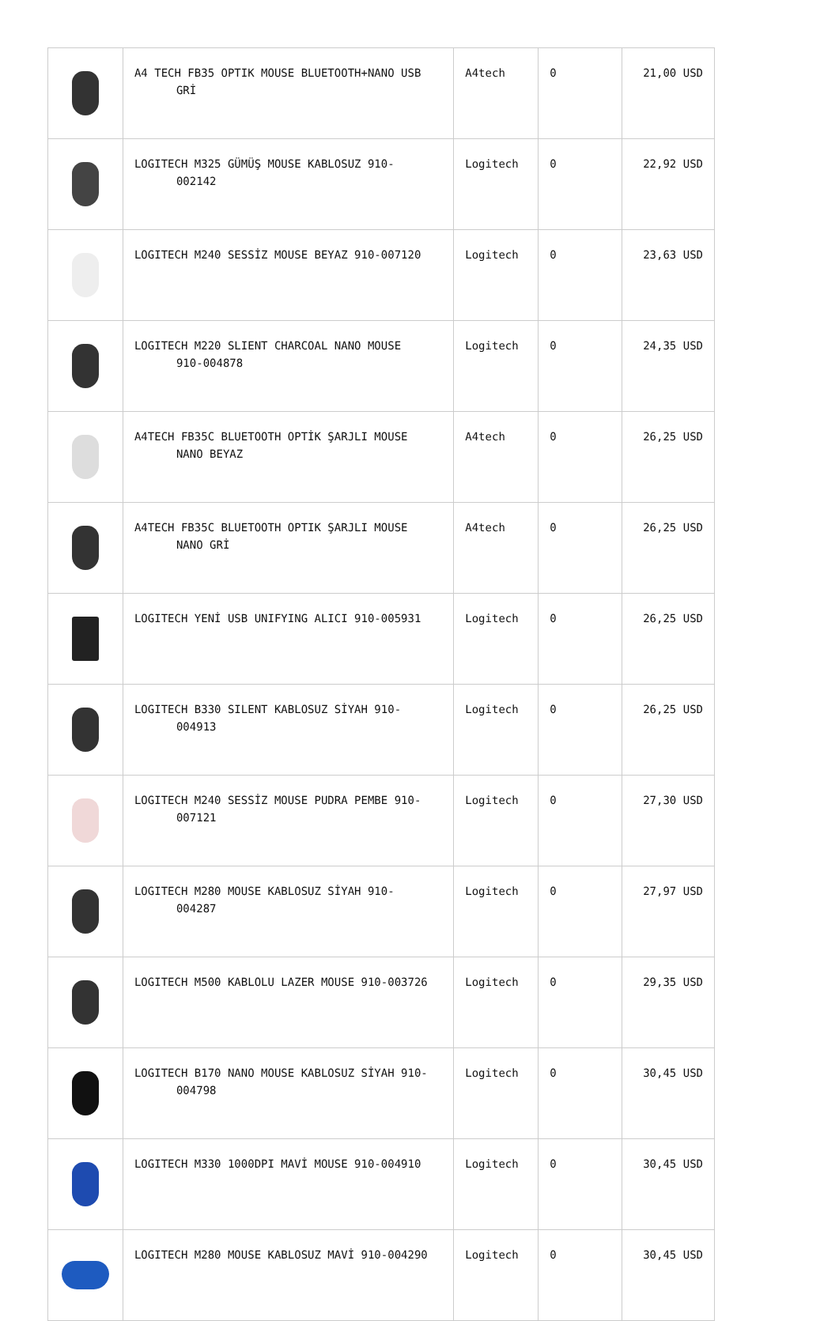| | A4 TECH FB35 OPTIK MOUSE BLUETOOTH+NANO USB GRİ | A4tech | 0 | 21,00 USD |
| | LOGITECH M325 GÜMÜŞ MOUSE KABLOSUZ 910- 002142 | Logitech | 0 | 22,92 USD |
| | LOGITECH M240 SESSİZ MOUSE BEYAZ 910-007120 | Logitech | 0 | 23,63 USD |
| | LOGITECH M220 SLIENT CHARCOAL NANO MOUSE 910-004878 | Logitech | 0 | 24,35 USD |
| | A4TECH FB35C BLUETOOTH OPTİK ŞARJLI MOUSE NANO BEYAZ | A4tech | 0 | 26,25 USD |
| | A4TECH FB35C BLUETOOTH OPTIK ŞARJLI MOUSE NANO GRİ | A4tech | 0 | 26,25 USD |
| | LOGITECH YENİ USB UNIFYING ALICI 910-005931 | Logitech | 0 | 26,25 USD |
| | LOGITECH B330 SILENT KABLOSUZ SİYAH 910- 004913 | Logitech | 0 | 26,25 USD |
| | LOGITECH M240 SESSİZ MOUSE PUDRA PEMBE 910- 007121 | Logitech | 0 | 27,30 USD |
| | LOGITECH M280 MOUSE KABLOSUZ SİYAH 910- 004287 | Logitech | 0 | 27,97 USD |
| | LOGITECH M500 KABLOLU LAZER MOUSE 910-003726 | Logitech | 0 | 29,35 USD |
| | LOGITECH B170 NANO MOUSE KABLOSUZ SİYAH 910- 004798 | Logitech | 0 | 30,45 USD |
| | LOGITECH M330 1000DPI MAVİ MOUSE 910-004910 | Logitech | 0 | 30,45 USD |
| | LOGITECH M280 MOUSE KABLOSUZ MAVİ 910-004290 | Logitech | 0 | 30,45 USD |